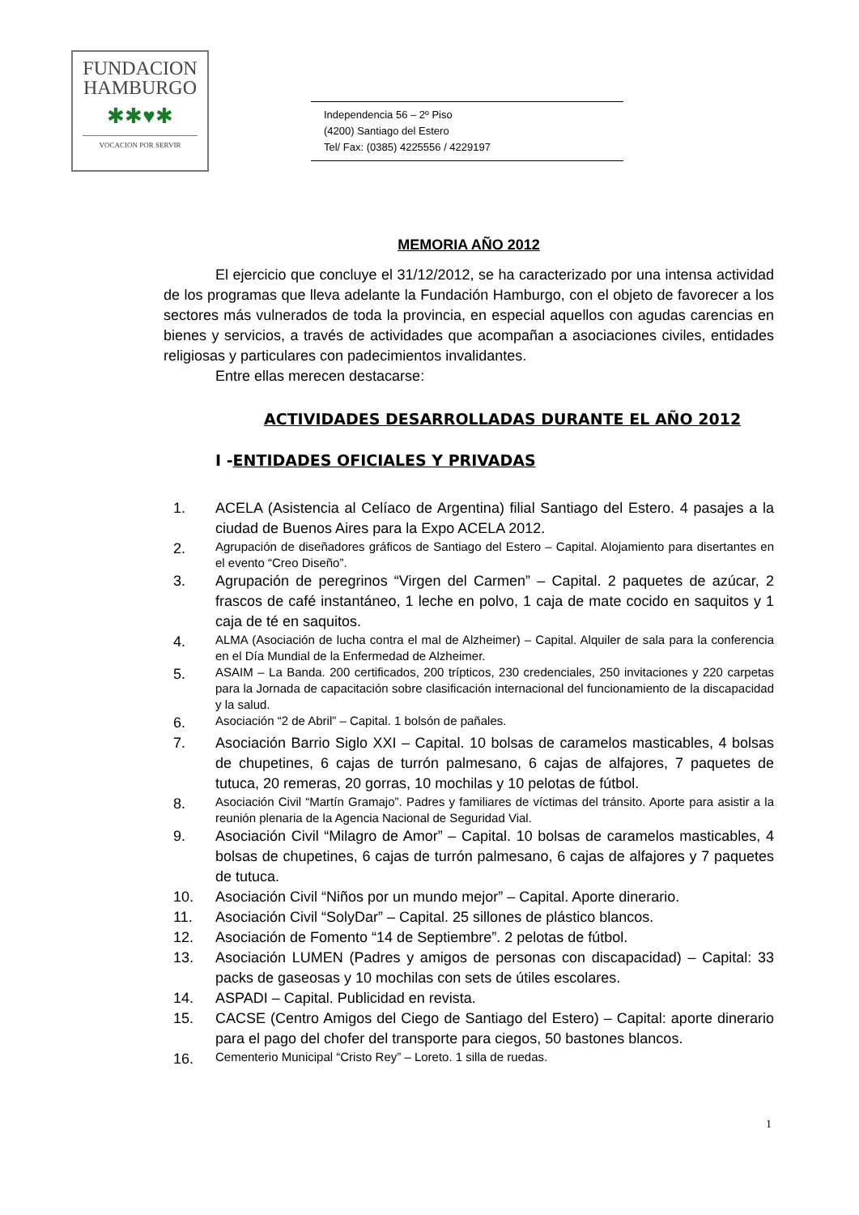FUNDACION
HAMBURGO
✱✱♥✱
VOCACION POR SERVIR
Independencia 56 – 2º Piso
(4200) Santiago del Estero
Tel/ Fax: (0385) 4225556 / 4229197
MEMORIA AÑO 2012
El ejercicio que concluye el 31/12/2012, se ha caracterizado por una intensa actividad de los programas que lleva adelante la Fundación Hamburgo, con el objeto de favorecer a los sectores más vulnerados de toda la provincia, en especial aquellos con agudas carencias en bienes y servicios, a través de actividades que acompañan a asociaciones civiles, entidades religiosas y particulares con padecimientos invalidantes.
Entre ellas merecen destacarse:
ACTIVIDADES DESARROLLADAS DURANTE EL AÑO 2012
I -ENTIDADES OFICIALES Y PRIVADAS
1. ACELA (Asistencia al Celíaco de Argentina) filial Santiago del Estero. 4 pasajes a la ciudad de Buenos Aires para la Expo ACELA 2012.
2. Agrupación de diseñadores gráficos de Santiago del Estero – Capital. Alojamiento para disertantes en el evento “Creo Diseño”.
3. Agrupación de peregrinos “Virgen del Carmen” – Capital. 2 paquetes de azúcar, 2 frascos de café instantáneo, 1 leche en polvo, 1 caja de mate cocido en saquitos y 1 caja de té en saquitos.
4. ALMA (Asociación de lucha contra el mal de Alzheimer) – Capital. Alquiler de sala para la conferencia en el Día Mundial de la Enfermedad de Alzheimer.
5. ASAIM – La Banda. 200 certificados, 200 trípticos, 230 credenciales, 250 invitaciones y 220 carpetas para la Jornada de capacitación sobre clasificación internacional del funcionamiento de la discapacidad y la salud.
6. Asociación “2 de Abril” – Capital. 1 bolsón de pañales.
7. Asociación Barrio Siglo XXI – Capital. 10 bolsas de caramelos masticables, 4 bolsas de chupetines, 6 cajas de turrón palmesano, 6 cajas de alfajores, 7 paquetes de tutuca, 20 remeras, 20 gorras, 10 mochilas y 10 pelotas de fútbol.
8. Asociación Civil “Martín Gramajo”. Padres y familiares de víctimas del tránsito. Aporte para asistir a la reunión plenaria de la Agencia Nacional de Seguridad Vial.
9. Asociación Civil “Milagro de Amor” – Capital. 10 bolsas de caramelos masticables, 4 bolsas de chupetines, 6 cajas de turrón palmesano, 6 cajas de alfajores y 7 paquetes de tutuca.
10. Asociación Civil “Niños por un mundo mejor” – Capital. Aporte dinerario.
11. Asociación Civil “SolyDar” – Capital. 25 sillones de plástico blancos.
12. Asociación de Fomento “14 de Septiembre”. 2 pelotas de fútbol.
13. Asociación LUMEN (Padres y amigos de personas con discapacidad) – Capital: 33 packs de gaseosas y 10 mochilas con sets de útiles escolares.
14. ASPADI – Capital. Publicidad en revista.
15. CACSE (Centro Amigos del Ciego de Santiago del Estero) – Capital: aporte dinerario para el pago del chofer del transporte para ciegos, 50 bastones blancos.
16. Cementerio Municipal “Cristo Rey” – Loreto. 1 silla de ruedas.
1